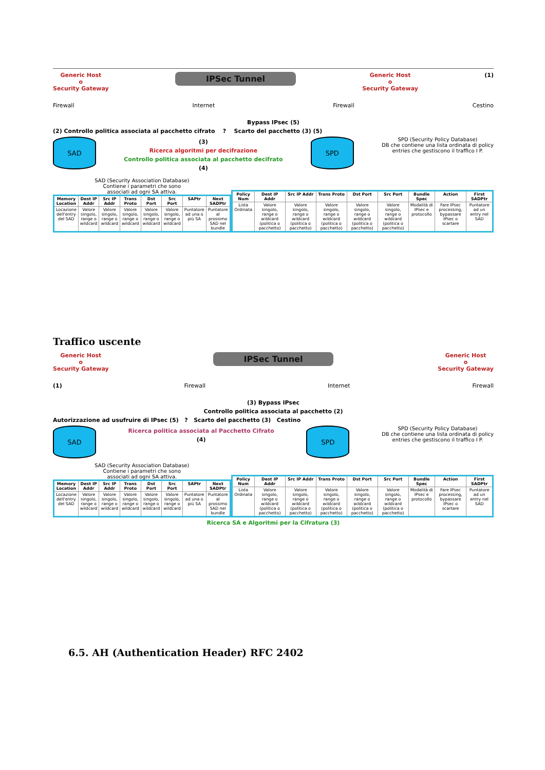Generic Host
o
Security Gateway
IPSec Tunnel
Generic Host
o
Security Gateway
(1)
Firewall Internet Firewall Cestino
Bypass IPsec (5)
(2) Controllo politica associata al pacchetto cifrato ? Scarto del pacchetto (3) (5)
SAD
(3)
Ricerca algoritmi per decifrazione
Controllo politica associata al pacchetto decifrato
(4)
SPD
SPD (Security Policy Database)
DB che contiene una lista ordinata di policy
entries che gestiscono il traffico I P.
SAD (Security Association Database)
Contiene i parametri che sono
associati ad ogni SA attiva.
| Memory Location | Dest IP Addr | Src IP Addr | Trans Proto | Dst Port | Src Port | SAPtr | Next SADPtr |
| --- | --- | --- | --- | --- | --- | --- | --- |
| Locazione dell'entry del SAD | Valore singolo, range o wildcard | Valore singolo, range o wildcard | Valore singolo, range o wildcard | Valore singolo, range o wildcard | Valore singolo, range o wildcard | Puntatore ad una o più SA | Puntatore al prossimo SAD nel bundle |
| Policy Num | Dest IP Addr | Src IP Addr | Trans Proto | Dst Port | Src Port | Bundle Spec | Action | First SADPtr |
| --- | --- | --- | --- | --- | --- | --- | --- | --- |
| Lista Ordinata | Valore singolo, range o wildcard (politica o pacchetto) | Valore singolo, range o wildcard (politica o pacchetto) | Valore singolo, range o wildcard (politica o pacchetto) | Valore singolo, range o wildcard (politica o pacchetto) | Valore singolo, range o wildcard (politica o pacchetto) | Modalità di IPsec e protocollo | Fare IPsec processing, bypassare IPsec o scartare | Puntatore ad un entry nel SAD |
Traffico uscente
Generic Host
o
Security Gateway
IPSec Tunnel
Generic Host
o
Security Gateway
(1) Firewall Internet Firewall
(3) Bypass IPsec
Controllo politica associata al pacchetto (2)
Autorizzazione ad usufruire di IPsec (5) ? Scarto del pacchetto (3) Cestino
SAD
Ricerca politica associata al Pacchetto Cifrato
(4)
SPD
SPD (Security Policy Database)
DB che contiene una lista ordinata di policy
entries che gestiscono il traffico I P.
SAD (Security Association Database)
Contiene i parametri che sono
associati ad ogni SA attiva.
| Memory Location | Dest IP Addr | Src IP Addr | Trans Proto | Dst Port | Src Port | SAPtr | Next SADPtr |
| --- | --- | --- | --- | --- | --- | --- | --- |
| Locazione dell'entry del SAD | Valore singolo, range o wildcard | Valore singolo, range o wildcard | Valore singolo, range o wildcard | Valore singolo, range o wildcard | Valore singolo, range o wildcard | Puntatore ad una o più SA | Puntatore al prossimo SAD nel bundle |
| Policy Num | Dest IP Addr | Src IP Addr | Trans Proto | Dst Port | Src Port | Bundle Spec | Action | First SADPtr |
| --- | --- | --- | --- | --- | --- | --- | --- | --- |
| Lista Ordinata | Valore singolo, range o wildcard (politica o pacchetto) | Valore singolo, range o wildcard (politica o pacchetto) | Valore singolo, range o wildcard (politica o pacchetto) | Valore singolo, range o wildcard (politica o pacchetto) | Valore singolo, range o wildcard (politica o pacchetto) | Modalità di IPsec e protocollo | Fare IPsec processing, bypassare IPsec o scartare | Puntatore ad un entry nel SAD |
Ricerca SA e Algoritmi per la Cifratura (3)
6.5. AH (Authentication Header) RFC 2402